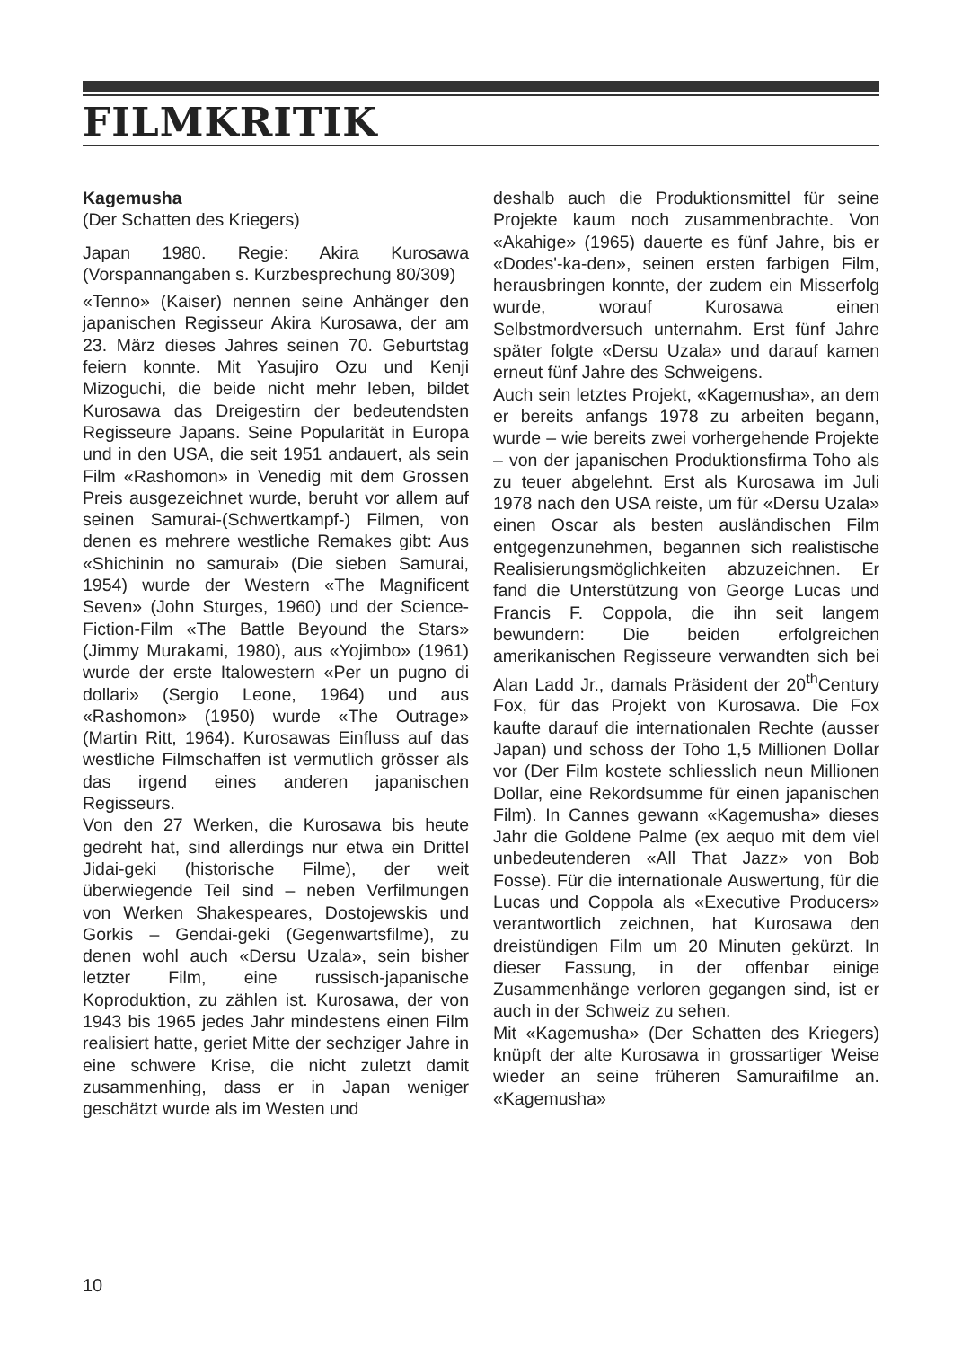FILMKRITIK
Kagemusha
(Der Schatten des Kriegers)
Japan 1980. Regie: Akira Kurosawa (Vorspannangaben s. Kurzbesprechung 80/309)
«Tenno» (Kaiser) nennen seine Anhänger den japanischen Regisseur Akira Kurosawa, der am 23. März dieses Jahres seinen 70. Geburtstag feiern konnte. Mit Yasujiro Ozu und Kenji Mizoguchi, die beide nicht mehr leben, bildet Kurosawa das Dreigestirn der bedeutendsten Regisseure Japans. Seine Popularität in Europa und in den USA, die seit 1951 andauert, als sein Film «Rashomon» in Venedig mit dem Grossen Preis ausgezeichnet wurde, beruht vor allem auf seinen Samurai-(Schwertkampf-) Filmen, von denen es mehrere westliche Remakes gibt: Aus «Shichinin no samurai» (Die sieben Samurai, 1954) wurde der Western «The Magnificent Seven» (John Sturges, 1960) und der Science-Fiction-Film «The Battle Beyound the Stars» (Jimmy Murakami, 1980), aus «Yojimbo» (1961) wurde der erste Italowestern «Per un pugno di dollari» (Sergio Leone, 1964) und aus «Rashomon» (1950) wurde «The Outrage» (Martin Ritt, 1964). Kurosawas Einfluss auf das westliche Filmschaffen ist vermutlich grösser als das irgend eines anderen japanischen Regisseurs.
Von den 27 Werken, die Kurosawa bis heute gedreht hat, sind allerdings nur etwa ein Drittel Jidai-geki (historische Filme), der weit überwiegende Teil sind – neben Verfilmungen von Werken Shakespeares, Dostojewskis und Gorkis – Gendai-geki (Gegenwartsfilme), zu denen wohl auch «Dersu Uzala», sein bisher letzter Film, eine russisch-japanische Koproduktion, zu zählen ist. Kurosawa, der von 1943 bis 1965 jedes Jahr mindestens einen Film realisiert hatte, geriet Mitte der sechziger Jahre in eine schwere Krise, die nicht zuletzt damit zusammenhing, dass er in Japan weniger geschätzt wurde als im Westen und
deshalb auch die Produktionsmittel für seine Projekte kaum noch zusammenbrachte. Von «Akahige» (1965) dauerte es fünf Jahre, bis er «Dodes'-ka-den», seinen ersten farbigen Film, herausbringen konnte, der zudem ein Misserfolg wurde, worauf Kurosawa einen Selbstmordversuch unternahm. Erst fünf Jahre später folgte «Dersu Uzala» und darauf kamen erneut fünf Jahre des Schweigens.
Auch sein letztes Projekt, «Kagemusha», an dem er bereits anfangs 1978 zu arbeiten begann, wurde – wie bereits zwei vorhergehende Projekte – von der japanischen Produktionsfirma Toho als zu teuer abgelehnt. Erst als Kurosawa im Juli 1978 nach den USA reiste, um für «Dersu Uzala» einen Oscar als besten ausländischen Film entgegenzunehmen, begannen sich realistische Realisierungsmöglichkeiten abzuzeichnen. Er fand die Unterstützung von George Lucas und Francis F. Coppola, die ihn seit langem bewundern: Die beiden erfolgreichen amerikanischen Regisseure verwandten sich bei Alan Ladd Jr., damals Präsident der 20<sup>th</sup>Century Fox, für das Projekt von Kurosawa. Die Fox kaufte darauf die internationalen Rechte (ausser Japan) und schoss der Toho 1,5 Millionen Dollar vor (Der Film kostete schliesslich neun Millionen Dollar, eine Rekordsumme für einen japanischen Film). In Cannes gewann «Kagemusha» dieses Jahr die Goldene Palme (ex aequo mit dem viel unbedeutenderen «All That Jazz» von Bob Fosse). Für die internationale Auswertung, für die Lucas und Coppola als «Executive Producers» verantwortlich zeichnen, hat Kurosawa den dreistündigen Film um 20 Minuten gekürzt. In dieser Fassung, in der offenbar einige Zusammenhänge verloren gegangen sind, ist er auch in der Schweiz zu sehen.
Mit «Kagemusha» (Der Schatten des Kriegers) knüpft der alte Kurosawa in grossartiger Weise wieder an seine früheren Samuraifilme an. «Kagemusha»
10